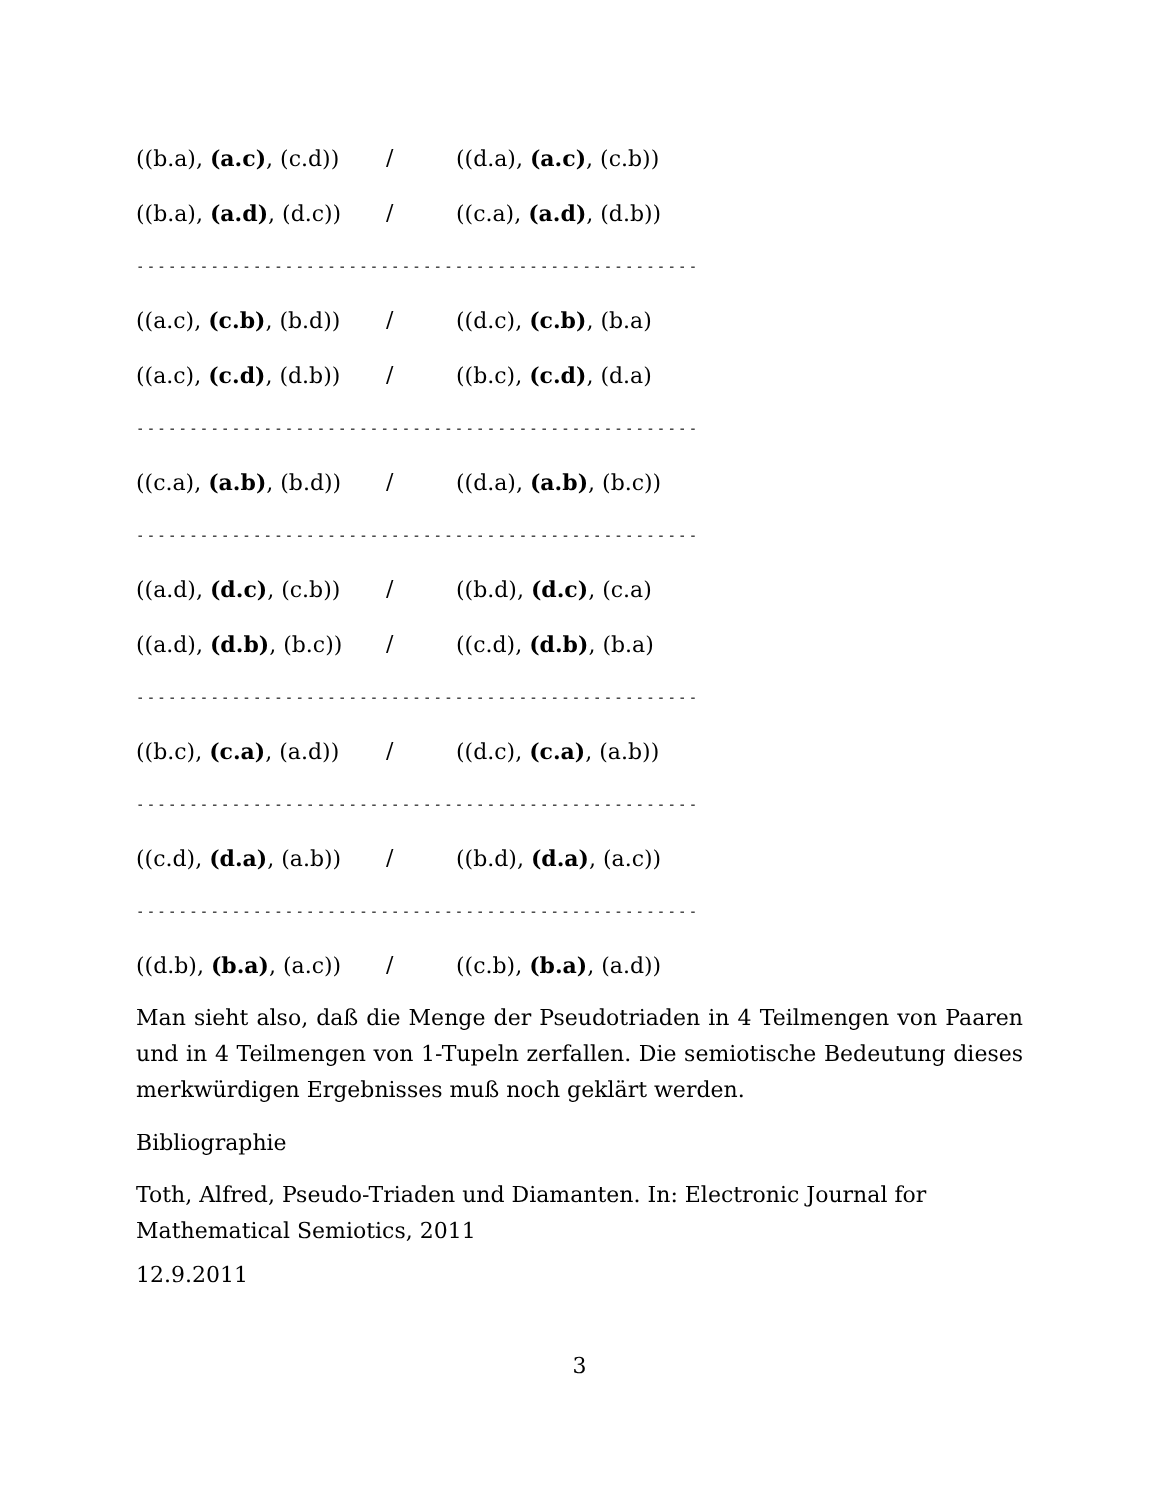((b.a), (a.c), (c.d)) / ((d.a), (a.c), (c.b))
((b.a), (a.d), (d.c)) / ((c.a), (a.d), (d.b))
-----------------------------------------------------
((a.c), (c.b), (b.d)) / ((d.c), (c.b), (b.a)
((a.c), (c.d), (d.b)) / ((b.c), (c.d), (d.a)
-----------------------------------------------------
((c.a), (a.b), (b.d)) / ((d.a), (a.b), (b.c))
-----------------------------------------------------
((a.d), (d.c), (c.b)) / ((b.d), (d.c), (c.a)
((a.d), (d.b), (b.c)) / ((c.d), (d.b), (b.a)
-----------------------------------------------------
((b.c), (c.a), (a.d)) / ((d.c), (c.a), (a.b))
-----------------------------------------------------
((c.d), (d.a), (a.b)) / ((b.d), (d.a), (a.c))
-----------------------------------------------------
((d.b), (b.a), (a.c)) / ((c.b), (b.a), (a.d))
Man sieht also, daß die Menge der Pseudotriaden in 4 Teilmengen von Paaren und in 4 Teilmengen von 1-Tupeln zerfallen. Die semiotische Bedeutung dieses merkwürdigen Ergebnisses muß noch geklärt werden.
Bibliographie
Toth, Alfred, Pseudo-Triaden und Diamanten. In: Electronic Journal for Mathematical Semiotics, 2011
12.9.2011
3